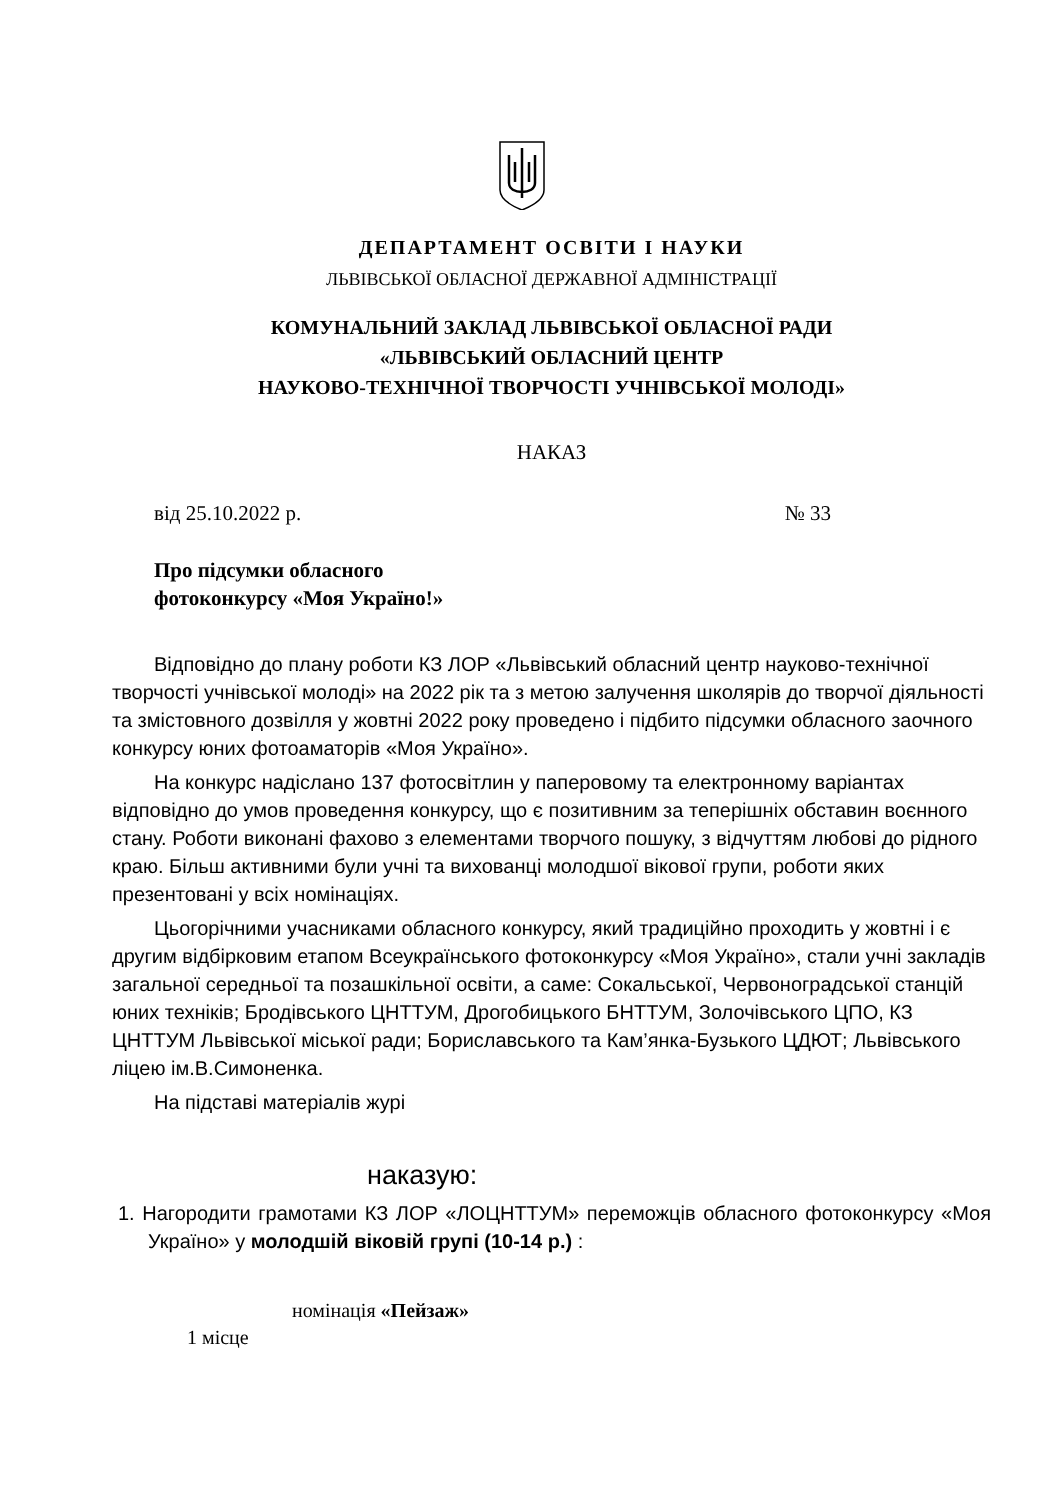ДЕПАРТАМЕНТ ОСВІТИ І НАУКИ
ЛЬВІВСЬКОЇ ОБЛАСНОЇ ДЕРЖАВНОЇ АДМІНІСТРАЦІЇ
КОМУНАЛЬНИЙ ЗАКЛАД ЛЬВІВСЬКОЇ ОБЛАСНОЇ РАДИ
«ЛЬВІВСЬКИЙ ОБЛАСНИЙ ЦЕНТР
НАУКОВО-ТЕХНІЧНОЇ ТВОРЧОСТІ УЧНІВСЬКОЇ МОЛОДІ»
НАКАЗ
від 25.10.2022 р. № 33
Про підсумки обласного
фотоконкурсу «Моя Україно!»
Відповідно до плану роботи КЗ ЛОР «Львівський обласний центр науково-технічної творчості учнівської молоді» на 2022 рік та з метою залучення школярів до творчої діяльності та змістовного дозвілля у жовтні 2022 року проведено і підбито підсумки обласного заочного конкурсу юних фотоаматорів «Моя Україно».
На конкурс надіслано 137 фотосвітлин у паперовому та електронному варіантах відповідно до умов проведення конкурсу, що є позитивним за теперішніх обставин воєнного стану. Роботи виконані фахово з елементами творчого пошуку, з відчуттям любові до рідного краю. Більш активними були учні та вихованці молодшої вікової групи, роботи яких презентовані у всіх номінаціях.
Цьогорічними учасниками обласного конкурсу, який традиційно проходить у жовтні і є другим відбірковим етапом Всеукраїнського фотоконкурсу «Моя Україно», стали учні закладів загальної середньої та позашкільної освіти, а саме: Сокальської, Червоноградської станцій юних техніків; Бродівського ЦНТТУМ, Дрогобицького БНТТУМ, Золочівського ЦПО, КЗ ЦНТТУМ Львівської міської ради; Бориславського та Кам’янка-Бузького ЦДЮТ; Львівського ліцею ім.В.Симоненка.
На підставі матеріалів журі
наказую:
1. Нагородити грамотами КЗ ЛОР «ЛОЦНТТУМ» переможців обласного фотоконкурсу «Моя Україно» у молодшій віковій групі (10-14 р.) :
номінація «Пейзаж»
1 місце